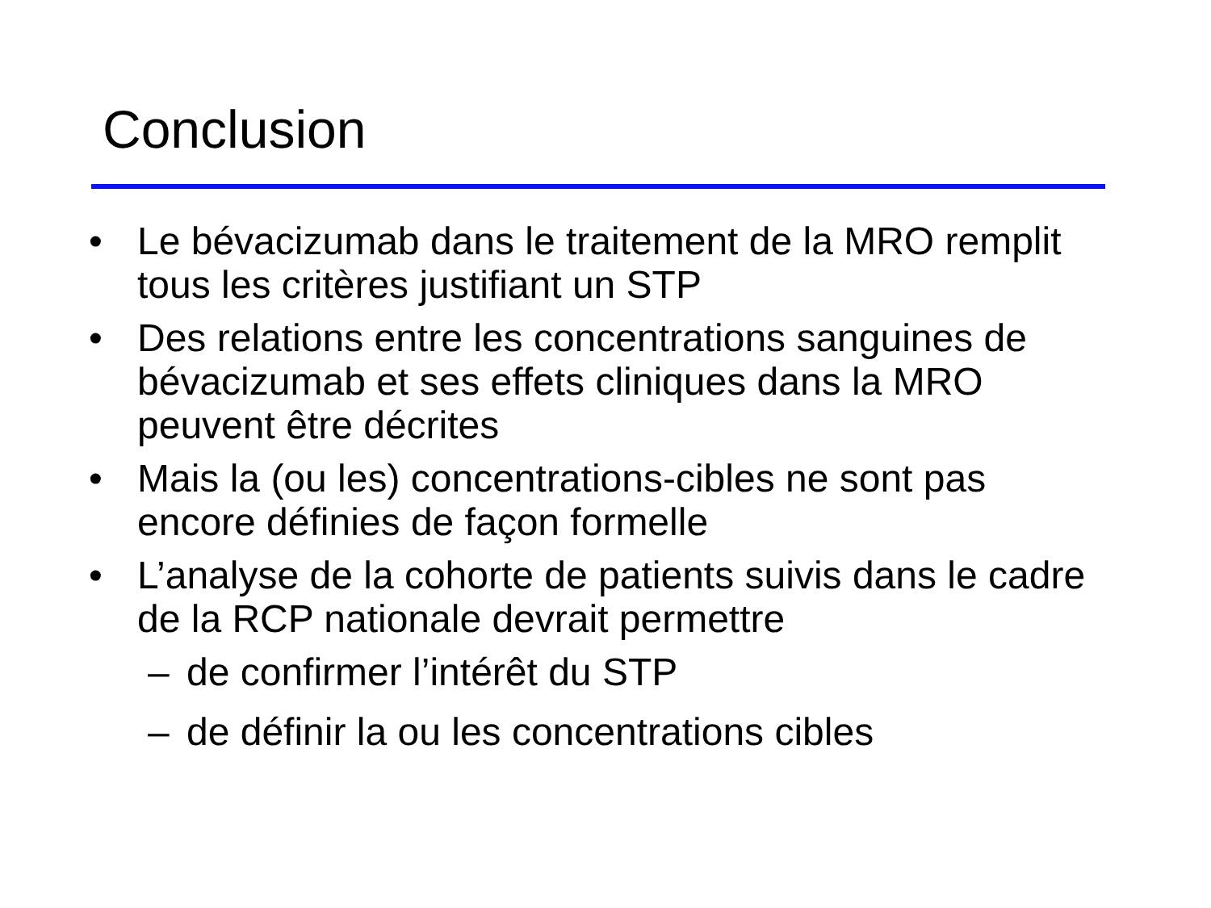Conclusion
• Le bévacizumab dans le traitement de la MRO remplit tous les critères justifiant un STP
• Des relations entre les concentrations sanguines de bévacizumab et ses effets cliniques dans la MRO peuvent être décrites
• Mais la (ou les) concentrations-cibles ne sont pas encore définies de façon formelle
• L’analyse de la cohorte de patients suivis dans le cadre de la RCP nationale devrait permettre
– de confirmer l’intérêt du STP
– de définir la ou les concentrations cibles